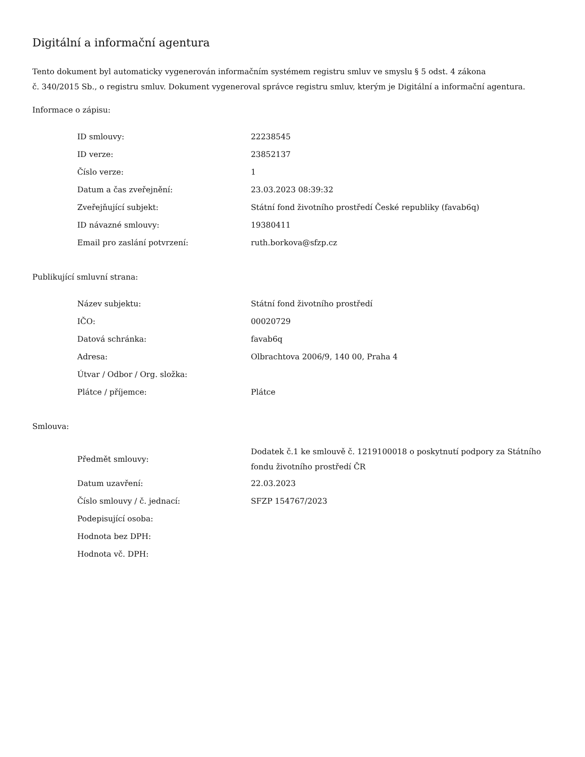Digitální a informační agentura
Tento dokument byl automaticky vygenerován informačním systémem registru smluv ve smyslu § 5 odst. 4 zákona
č. 340/2015 Sb., o registru smluv. Dokument vygeneroval správce registru smluv, kterým je Digitální a informační agentura.
Informace o zápisu:
| ID smlouvy: | 22238545 |
| ID verze: | 23852137 |
| Číslo verze: | 1 |
| Datum a čas zveřejnění: | 23.03.2023 08:39:32 |
| Zveřejňující subjekt: | Státní fond životního prostředí České republiky (favab6q) |
| ID návazné smlouvy: | 19380411 |
| Email pro zaslání potvrzení: | ruth.borkova@sfzp.cz |
Publikující smluvní strana:
| Název subjektu: | Státní fond životního prostředí |
| IČO: | 00020729 |
| Datová schránka: | favab6q |
| Adresa: | Olbrachtova 2006/9, 140 00, Praha 4 |
| Útvar / Odbor / Org. složka: | |
| Plátce / příjemce: | Plátce |
Smlouva:
| Předmět smlouvy: | Dodatek č.1 ke smlouvě č. 1219100018 o poskytnutí podpory za Státního fondu životního prostředí ČR |
| Datum uzavření: | 22.03.2023 |
| Číslo smlouvy / č. jednací: | SFZP 154767/2023 |
| Podepisující osoba: | |
| Hodnota bez DPH: | |
| Hodnota vč. DPH: | |